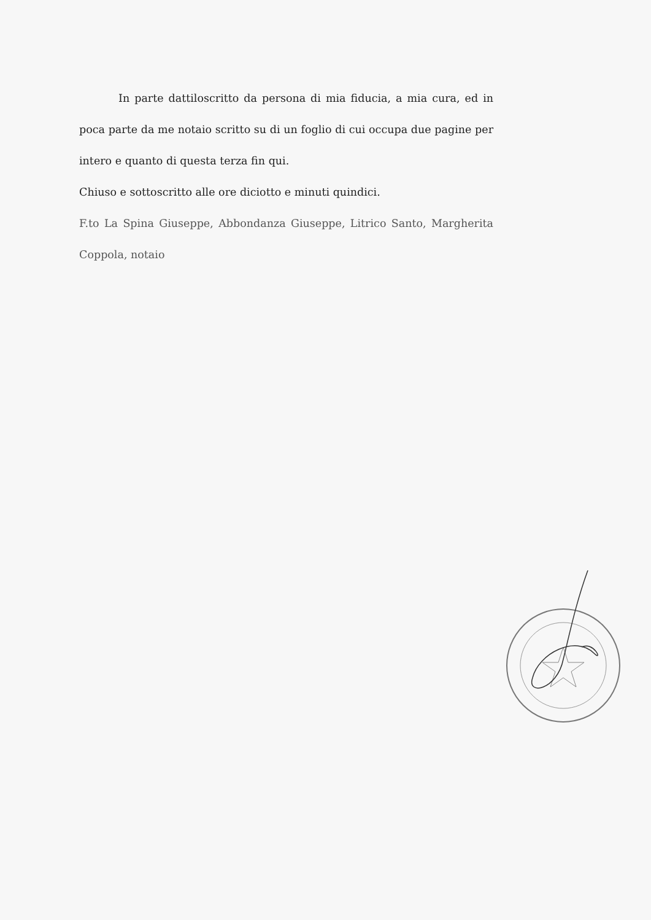In parte dattiloscritto da persona di mia fiducia, a mia cura, ed in poca parte da me notaio scritto su di un foglio di cui occupa due pagine per intero e quanto di questa terza fin qui.
Chiuso e sottoscritto alle ore diciotto e minuti quindici.
F.to La Spina Giuseppe, Abbondanza Giuseppe, Litrico Santo, Margherita Coppola, notaio